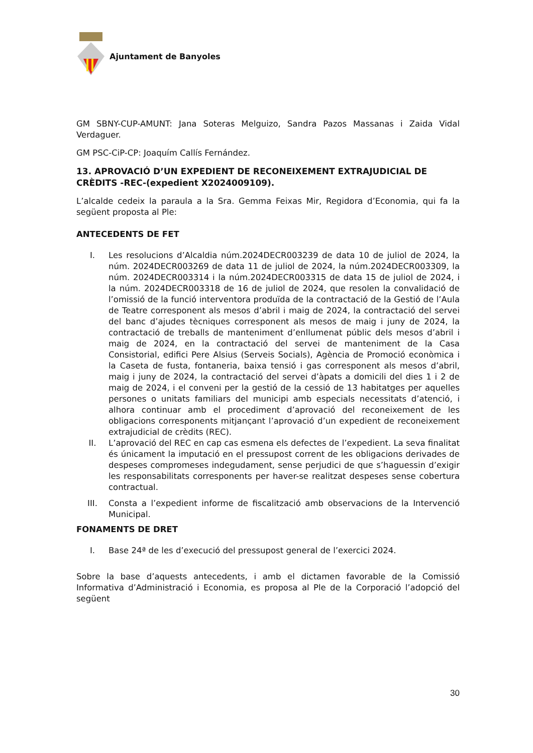Ajuntament de Banyoles
GM SBNY-CUP-AMUNT: Jana Soteras Melguizo, Sandra Pazos Massanas i Zaida Vidal Verdaguer.
GM PSC-CiP-CP: Joaquím Callís Fernández.
13. APROVACIÓ D’UN EXPEDIENT DE RECONEIXEMENT EXTRAJUDICIAL DE CRÈDITS -REC-(expedient X2024009109).
L’alcalde cedeix la paraula a la Sra. Gemma Feixas Mir, Regidora d’Economia, qui fa la següent proposta al Ple:
ANTECEDENTS DE FET
I. Les resolucions d’Alcaldia núm.2024DECR003239 de data 10 de juliol de 2024, la núm. 2024DECR003269 de data 11 de juliol de 2024, la núm.2024DECR003309, la núm. 2024DECR003314 i la núm.2024DECR003315 de data 15 de juliol de 2024, i la núm. 2024DECR003318 de 16 de juliol de 2024, que resolen la convalidació de l’omissió de la funció interventora produïda de la contractació de la Gestió de l’Aula de Teatre corresponent als mesos d’abril i maig de 2024, la contractació del servei del banc d’ajudes tècniques corresponent als mesos de maig i juny de 2024, la contractació de treballs de manteniment d’enllumenat públic dels mesos d’abril i maig de 2024, en la contractació del servei de manteniment de la Casa Consistorial, edifici Pere Alsius (Serveis Socials), Agència de Promoció econòmica i la Caseta de fusta, fontaneria, baixa tensió i gas corresponent als mesos d’abril, maig i juny de 2024, la contractació del servei d’àpats a domicili del dies 1 i 2 de maig de 2024, i el conveni per la gestió de la cessió de 13 habitatges per aquelles persones o unitats familiars del municipi amb especials necessitats d’atenció, i alhora continuar amb el procediment d’aprovació del reconeixement de les obligacions corresponents mitjançant l’aprovació d’un expedient de reconeixement extrajudicial de crèdits (REC).
II. L’aprovació del REC en cap cas esmena els defectes de l’expedient. La seva finalitat és únicament la imputació en el pressupost corrent de les obligacions derivades de despeses compromeses indegudament, sense perjudici de que s’haguessin d’exigir les responsabilitats corresponents per haver-se realitzat despeses sense cobertura contractual.
III. Consta a l’expedient informe de fiscalització amb observacions de la Intervenció Municipal.
FONAMENTS DE DRET
I. Base 24ª de les d’execució del pressupost general de l’exercici 2024.
Sobre la base d’aquests antecedents, i amb el dictamen favorable de la Comissió Informativa d’Administració i Economia, es proposa al Ple de la Corporació l’adopció del següent
30